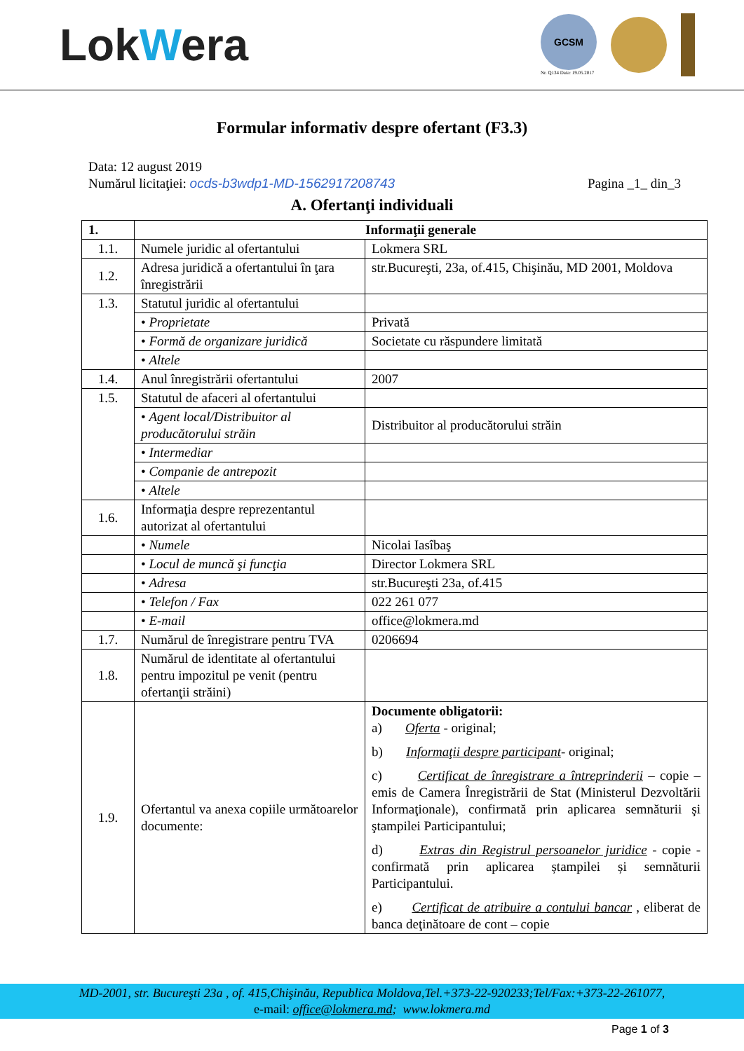LokWera
GCSM
Nr. Q134 Data: 19.05.2017
Formular informativ despre ofertant (F3.3)
Data: 12 august 2019
Numărul licitaţiei: ocds-b3wdp1-MD-1562917208743 Pagina _1_ din_3
A. Ofertanţi individuali
| 1. | Informaţii generale | |
| --- | --- | --- |
| 1.1. | Numele juridic al ofertantului | Lokmera SRL |
| 1.2. | Adresa juridică a ofertantului în ţara înregistrării | str.Bucureşti, 23a, of.415, Chişinău, MD 2001, Moldova |
| 1.3. | Statutul juridic al ofertantului | |
| | • Proprietate | Privată |
| | • Formă de organizare juridică | Societate cu răspundere limitată |
| | • Altele | |
| 1.4. | Anul înregistrării ofertantului | 2007 |
| 1.5. | Statutul de afaceri al ofertantului | |
| | • Agent local/Distribuitor al producătorului străin | Distribuitor al producătorului străin |
| | • Intermediar | |
| | • Companie de antrepozit | |
| | • Altele | |
| 1.6. | Informaţia despre reprezentantul autorizat al ofertantului | |
| | • Numele | Nicolai Iasîbaş |
| | • Locul de muncă şi funcţia | Director Lokmera SRL |
| | • Adresa | str.Bucureşti 23a, of.415 |
| | • Telefon / Fax | 022 261 077 |
| | • E-mail | office@lokmera.md |
| 1.7. | Numărul de înregistrare pentru TVA | 0206694 |
| 1.8. | Numărul de identitate al ofertantului pentru impozitul pe venit (pentru ofertanţii străini) | |
| 1.9. | Ofertantul va anexa copiile următoarelor documente: | Documente obligatorii: a) Oferta - original; b) Informaţii despre participant - original; c) Certificat de înregistrare a întreprinderii – copie – emis de Camera Înregistrării de Stat (Ministerul Dezvoltării Informaţionale), confirmată prin aplicarea semnăturii şi ştampilei Participantului; d) Extras din Registrul persoanelor juridice - copie - confirmată prin aplicarea ștampilei și semnăturii Participantului. e) Certificat de atribuire a contului bancar , eliberat de banca deţinătoare de cont – copie |
MD-2001, str. Bucureşti 23a , of. 415,Chişinău, Republica Moldova,Tel.+373-22-920233;Tel/Fax:+373-22-261077,
e-mail: office@lokmera.md; www.lokmera.md
Page 1 of 3